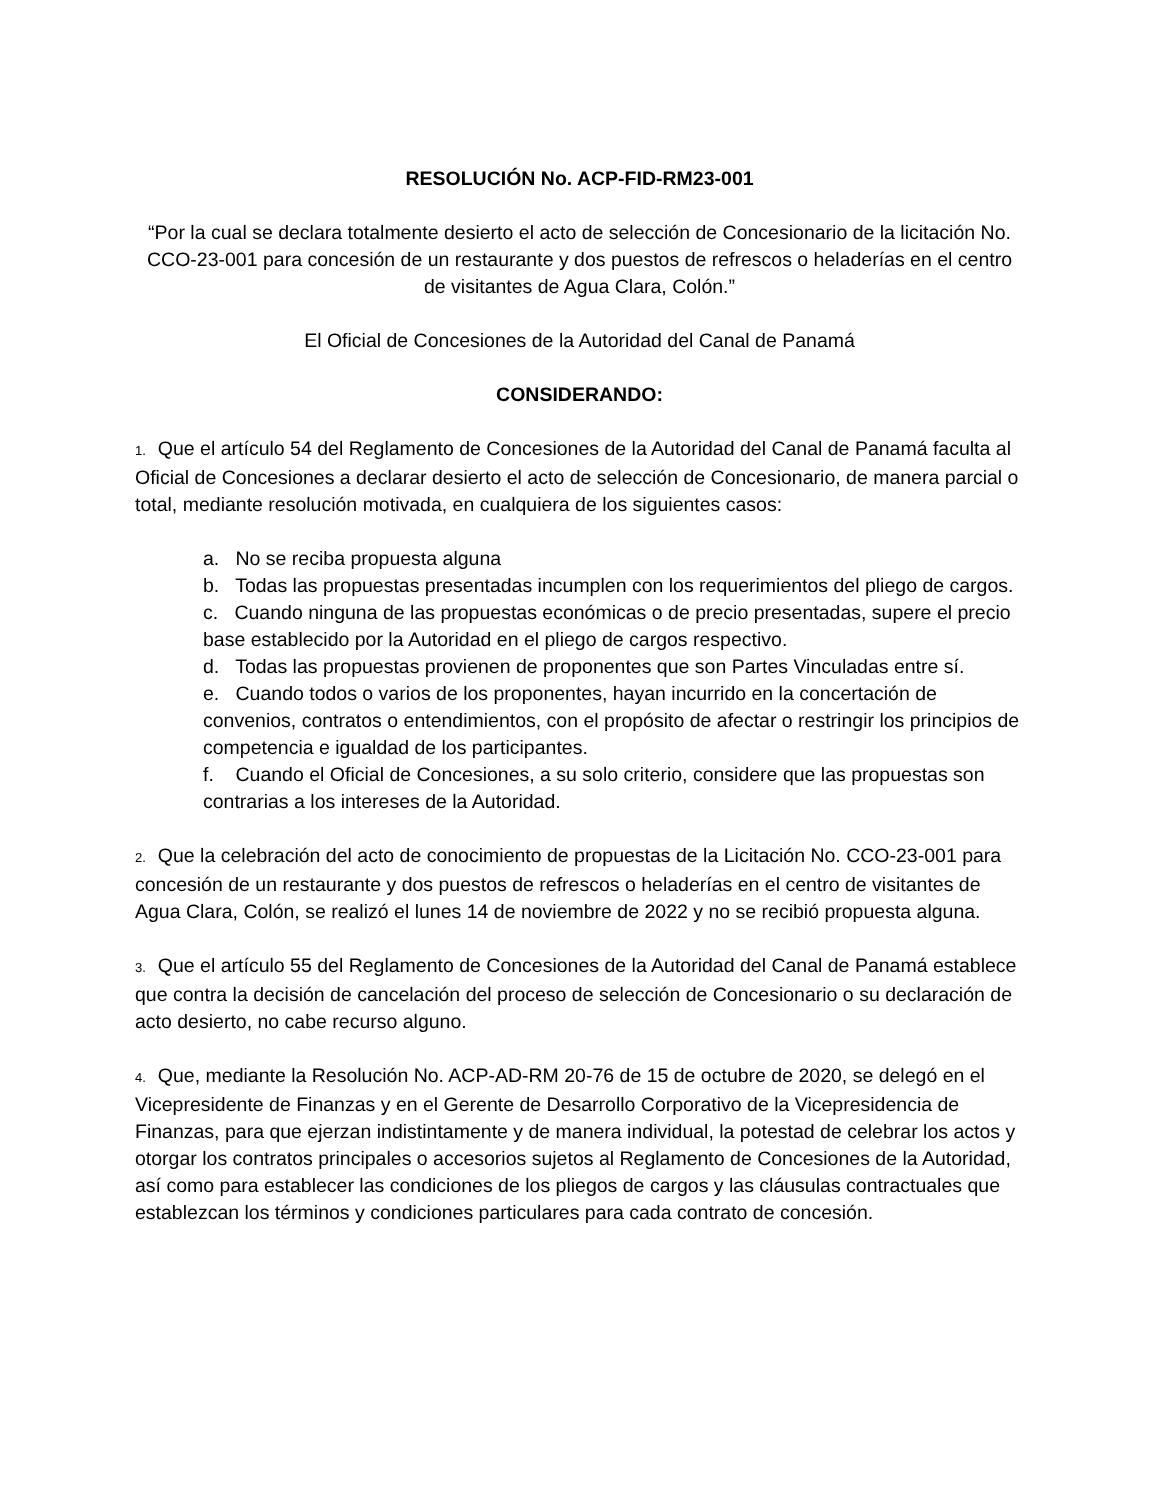RESOLUCIÓN No. ACP-FID-RM23-001
“Por la cual se declara totalmente desierto el acto de selección de Concesionario de la licitación No. CCO-23-001 para concesión de un restaurante y dos puestos de refrescos o heladerías en el centro de visitantes de Agua Clara, Colón.”
El Oficial de Concesiones de la Autoridad del Canal de Panamá
CONSIDERANDO:
1. Que el artículo 54 del Reglamento de Concesiones de la Autoridad del Canal de Panamá faculta al Oficial de Concesiones a declarar desierto el acto de selección de Concesionario, de manera parcial o total, mediante resolución motivada, en cualquiera de los siguientes casos:
a. No se reciba propuesta alguna
b. Todas las propuestas presentadas incumplen con los requerimientos del pliego de cargos.
c. Cuando ninguna de las propuestas económicas o de precio presentadas, supere el precio base establecido por la Autoridad en el pliego de cargos respectivo.
d. Todas las propuestas provienen de proponentes que son Partes Vinculadas entre sí.
e. Cuando todos o varios de los proponentes, hayan incurrido en la concertación de convenios, contratos o entendimientos, con el propósito de afectar o restringir los principios de competencia e igualdad de los participantes.
f. Cuando el Oficial de Concesiones, a su solo criterio, considere que las propuestas son contrarias a los intereses de la Autoridad.
2. Que la celebración del acto de conocimiento de propuestas de la Licitación No. CCO-23-001 para concesión de un restaurante y dos puestos de refrescos o heladerías en el centro de visitantes de Agua Clara, Colón, se realizó el lunes 14 de noviembre de 2022 y no se recibió propuesta alguna.
3. Que el artículo 55 del Reglamento de Concesiones de la Autoridad del Canal de Panamá establece que contra la decisión de cancelación del proceso de selección de Concesionario o su declaración de acto desierto, no cabe recurso alguno.
4. Que, mediante la Resolución No. ACP-AD-RM 20-76 de 15 de octubre de 2020, se delegó en el Vicepresidente de Finanzas y en el Gerente de Desarrollo Corporativo de la Vicepresidencia de Finanzas, para que ejerzan indistintamente y de manera individual, la potestad de celebrar los actos y otorgar los contratos principales o accesorios sujetos al Reglamento de Concesiones de la Autoridad, así como para establecer las condiciones de los pliegos de cargos y las cláusulas contractuales que establezcan los términos y condiciones particulares para cada contrato de concesión.